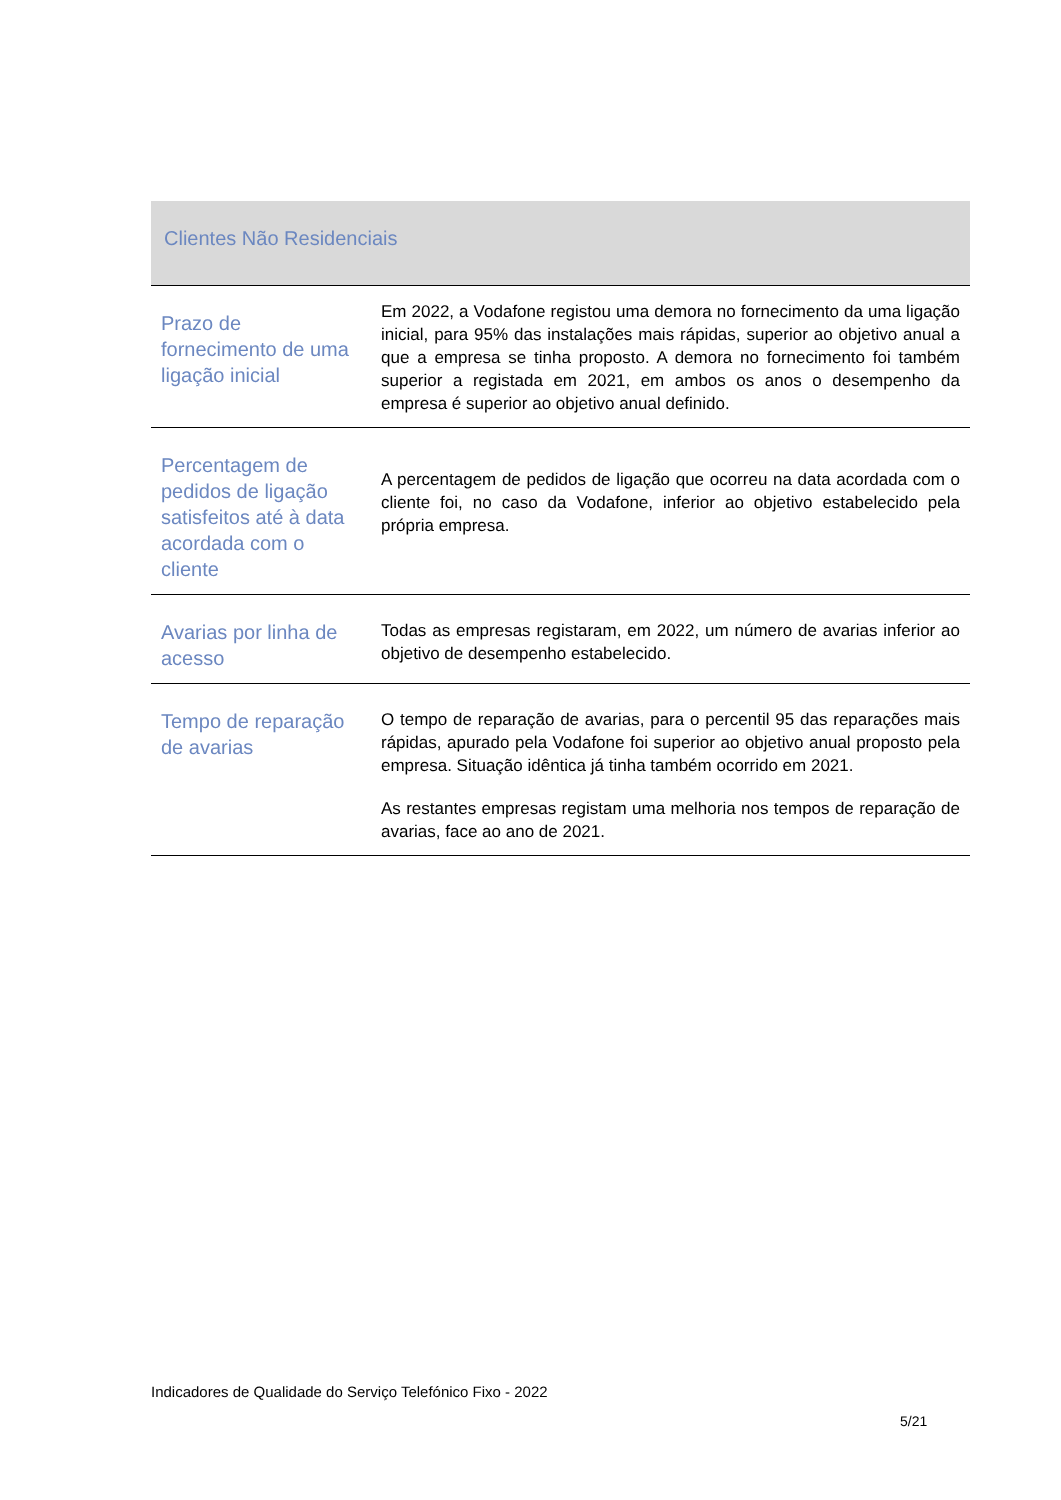Clientes Não Residenciais
| Prazo de fornecimento de uma ligação inicial | Em 2022, a Vodafone registou uma demora no fornecimento da uma ligação inicial, para 95% das instalações mais rápidas, superior ao objetivo anual a que a empresa se tinha proposto. A demora no fornecimento foi também superior a registada em 2021, em ambos os anos o desempenho da empresa é superior ao objetivo anual definido. |
| Percentagem de pedidos de ligação satisfeitos até à data acordada com o cliente | A percentagem de pedidos de ligação que ocorreu na data acordada com o cliente foi, no caso da Vodafone, inferior ao objetivo estabelecido pela própria empresa. |
| Avarias por linha de acesso | Todas as empresas registaram, em 2022, um número de avarias inferior ao objetivo de desempenho estabelecido. |
| Tempo de reparação de avarias | O tempo de reparação de avarias, para o percentil 95 das reparações mais rápidas, apurado pela Vodafone foi superior ao objetivo anual proposto pela empresa. Situação idêntica já tinha também ocorrido em 2021. As restantes empresas registam uma melhoria nos tempos de reparação de avarias, face ao ano de 2021. |
Indicadores de Qualidade do Serviço Telefónico Fixo - 2022
5/21